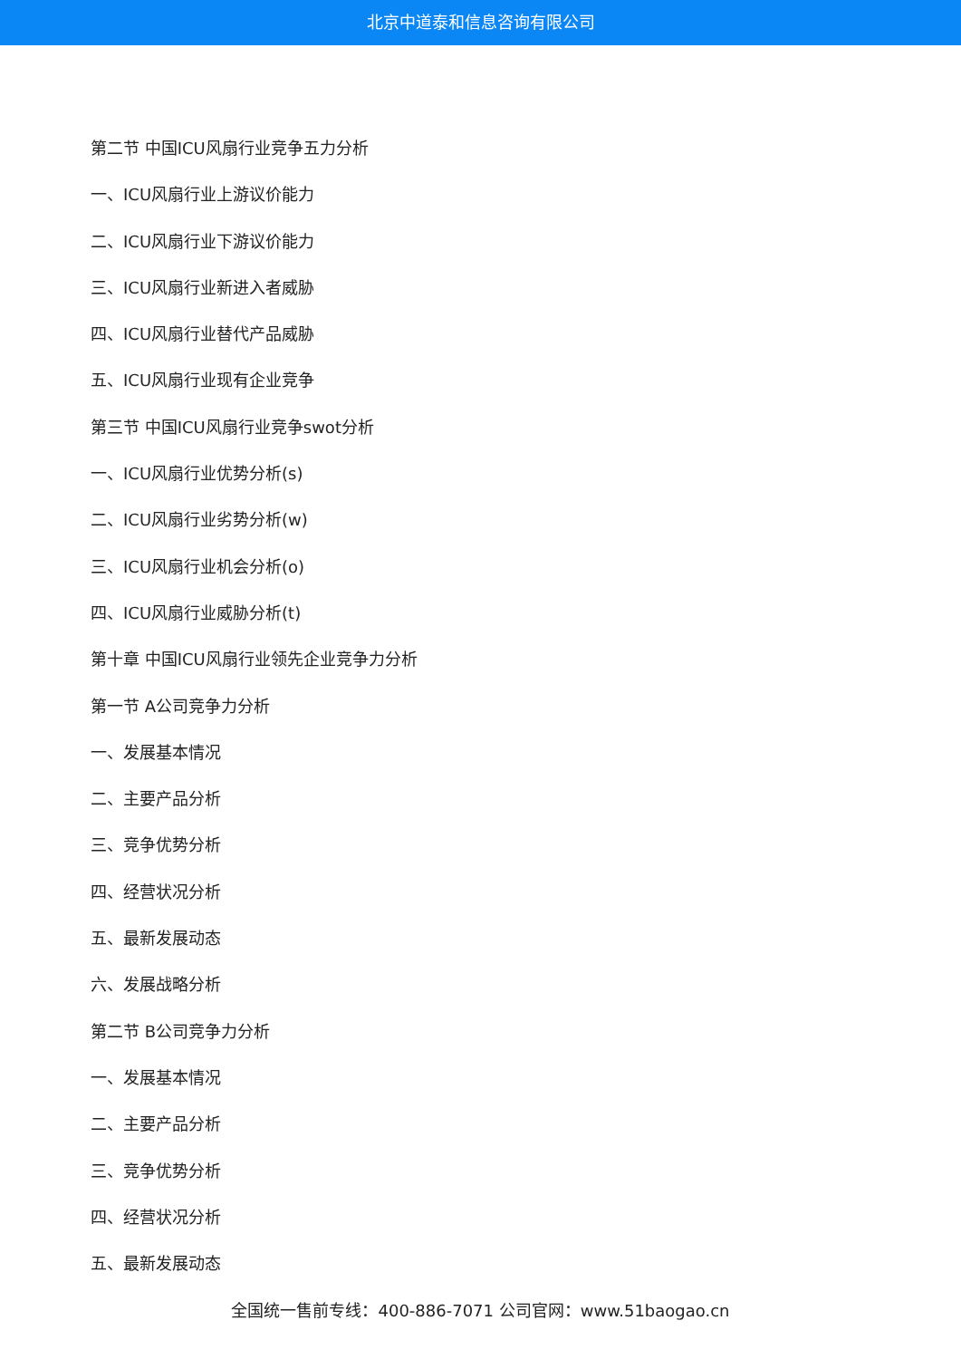北京中道泰和信息咨询有限公司
第二节 中国ICU风扇行业竞争五力分析
一、ICU风扇行业上游议价能力
二、ICU风扇行业下游议价能力
三、ICU风扇行业新进入者威胁
四、ICU风扇行业替代产品威胁
五、ICU风扇行业现有企业竞争
第三节 中国ICU风扇行业竞争swot分析
一、ICU风扇行业优势分析(s)
二、ICU风扇行业劣势分析(w)
三、ICU风扇行业机会分析(o)
四、ICU风扇行业威胁分析(t)
第十章 中国ICU风扇行业领先企业竞争力分析
第一节 A公司竞争力分析
一、发展基本情况
二、主要产品分析
三、竞争优势分析
四、经营状况分析
五、最新发展动态
六、发展战略分析
第二节 B公司竞争力分析
一、发展基本情况
二、主要产品分析
三、竞争优势分析
四、经营状况分析
五、最新发展动态
全国统一售前专线：400-886-7071 公司官网：www.51baogao.cn